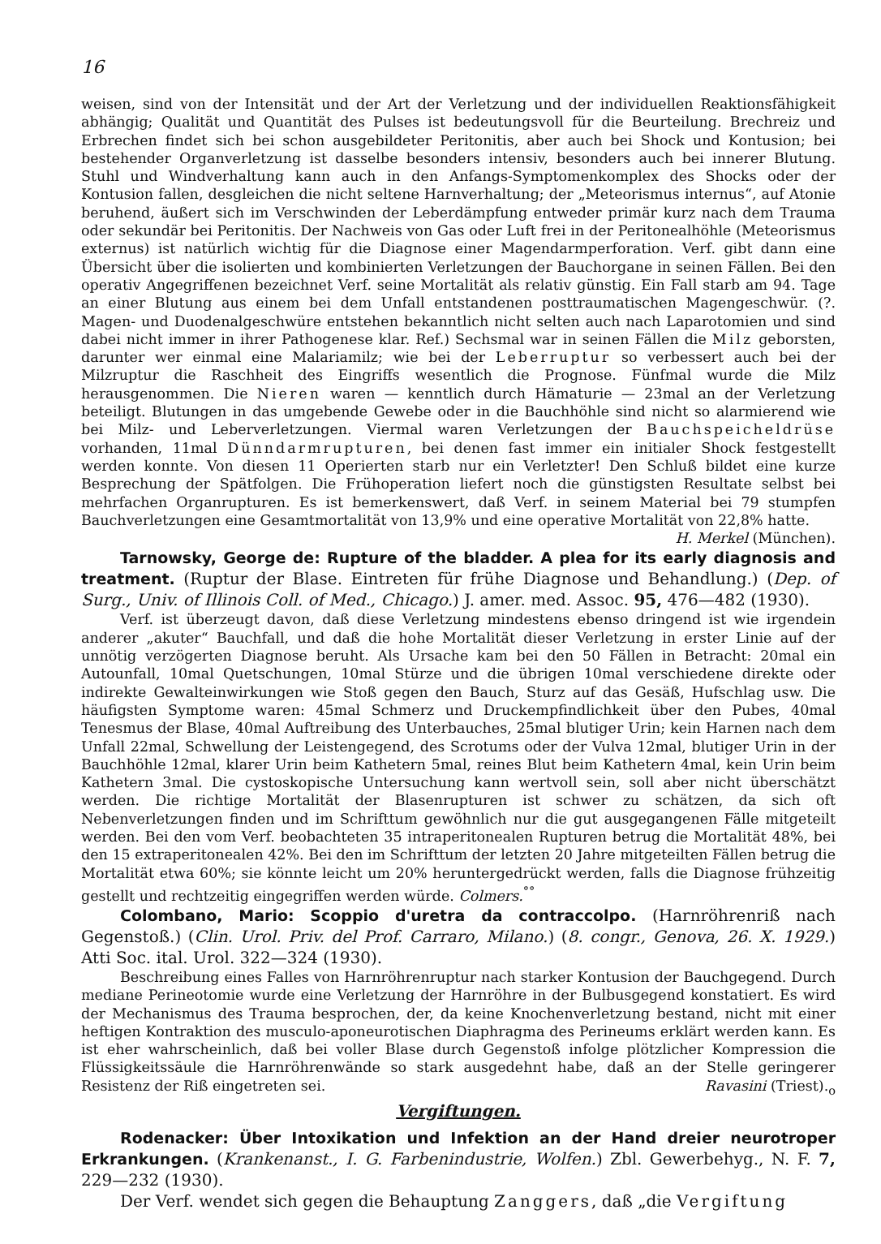16
weisen, sind von der Intensität und der Art der Verletzung und der individuellen Reaktionsfähigkeit abhängig; Qualität und Quantität des Pulses ist bedeutungsvoll für die Beurteilung. Brechreiz und Erbrechen findet sich bei schon ausgebildeter Peritonitis, aber auch bei Shock und Kontusion; bei bestehender Organverletzung ist dasselbe besonders intensiv, besonders auch bei innerer Blutung. Stuhl und Windverhaltung kann auch in den Anfangs-Symptomenkomplex des Shocks oder der Kontusion fallen, desgleichen die nicht seltene Harnverhaltung; der „Meteorismus internus“, auf Atonie beruhend, äußert sich im Verschwinden der Leberdämpfung entweder primär kurz nach dem Trauma oder sekundär bei Peritonitis. Der Nachweis von Gas oder Luft frei in der Peritonealhöhle (Meteorismus externus) ist natürlich wichtig für die Diagnose einer Magendarmperforation. Verf. gibt dann eine Übersicht über die isolierten und kombinierten Verletzungen der Bauchorgane in seinen Fällen. Bei den operativ Angegriffenen bezeichnet Verf. seine Mortalität als relativ günstig. Ein Fall starb am 94. Tage an einer Blutung aus einem bei dem Unfall entstandenen posttraumatischen Magengeschwür. (?. Magen- und Duodenalgeschwüre entstehen bekanntlich nicht selten auch nach Laparotomien und sind dabei nicht immer in ihrer Pathogenese klar. Ref.) Sechsmal war in seinen Fällen die Milz geborsten, darunter wer einmal eine Malariamilz; wie bei der Leberruptur so verbessert auch bei der Milzruptur die Raschheit des Eingriffs wesentlich die Prognose. Fünfmal wurde die Milz herausgenommen. Die Nieren waren — kenntlich durch Hämaturie — 23mal an der Verletzung beteiligt. Blutungen in das umgebende Gewebe oder in die Bauchhöhle sind nicht so alarmierend wie bei Milz- und Leberverletzungen. Viermal waren Verletzungen der Bauchspeicheldrüse vorhanden, 11mal Dünndarmrupturen, bei denen fast immer ein initialer Shock festgestellt werden konnte. Von diesen 11 Operierten starb nur ein Verletzter! Den Schluß bildet eine kurze Besprechung der Spätfolgen. Die Frühoperation liefert noch die günstigsten Resultate selbst bei mehrfachen Organrupturen. Es ist bemerkenswert, daß Verf. in seinem Material bei 79 stumpfen Bauchverletzungen eine Gesamtmortalität von 13,9% und eine operative Mortalität von 22,8% hatte.
H. Merkel (München).
Tarnowsky, George de: Rupture of the bladder. A plea for its early diagnosis and treatment. (Ruptur der Blase. Eintreten für frühe Diagnose und Behandlung.) (Dep. of Surg., Univ. of Illinois Coll. of Med., Chicago.) J. amer. med. Assoc. 95, 476—482 (1930).
Verf. ist überzeugt davon, daß diese Verletzung mindestens ebenso dringend ist wie irgendein anderer „akuter“ Bauchfall, und daß die hohe Mortalität dieser Verletzung in erster Linie auf der unnötig verzögerten Diagnose beruht. Als Ursache kam bei den 50 Fällen in Betracht: 20mal ein Autounfall, 10mal Quetschungen, 10mal Stürze und die übrigen 10mal verschiedene direkte oder indirekte Gewalteinwirkungen wie Stoß gegen den Bauch, Sturz auf das Gesäß, Hufschlag usw. Die häufigsten Symptome waren: 45mal Schmerz und Druckempfindlichkeit über den Pubes, 40mal Tenesmus der Blase, 40mal Auftreibung des Unterbauches, 25mal blutiger Urin; kein Harnen nach dem Unfall 22mal, Schwellung der Leistengegend, des Scrotums oder der Vulva 12mal, blutiger Urin in der Bauchhöhle 12mal, klarer Urin beim Kathetern 5mal, reines Blut beim Kathetern 4mal, kein Urin beim Kathetern 3mal. Die cystoskopische Untersuchung kann wertvoll sein, soll aber nicht überschätzt werden. Die richtige Mortalität der Blasenrupturen ist schwer zu schätzen, da sich oft Nebenverletzungen finden und im Schrifttum gewöhnlich nur die gut ausgegangenen Fälle mitgeteilt werden. Bei den vom Verf. beobachteten 35 intraperitonealen Rupturen betrug die Mortalität 48%, bei den 15 extraperitonealen 42%. Bei den im Schrifttum der letzten 20 Jahre mitgeteilten Fällen betrug die Mortalität etwa 60%; sie könnte leicht um 20% heruntergedrückt werden, falls die Diagnose frühzeitig gestellt und rechtzeitig eingegriffen werden würde. Colmers.<sup>°°</sup>
Colombano, Mario: Scoppio d'uretra da contraccolpo. (Harnröhrenriß nach Gegenstoß.) (Clin. Urol. Priv. del Prof. Carraro, Milano.) (8. congr., Genova, 26. X. 1929.) Atti Soc. ital. Urol. 322—324 (1930).
Beschreibung eines Falles von Harnröhrenruptur nach starker Kontusion der Bauchgegend. Durch mediane Perineotomie wurde eine Verletzung der Harnröhre in der Bulbusgegend konstatiert. Es wird der Mechanismus des Trauma besprochen, der, da keine Knochenverletzung bestand, nicht mit einer heftigen Kontraktion des musculo-aponeurotischen Diaphragma des Perineums erklärt werden kann. Es ist eher wahrscheinlich, daß bei voller Blase durch Gegenstoß infolge plötzlicher Kompression die Flüssigkeitssäule die Harnröhrenwände so stark ausgedehnt habe, daß an der Stelle geringerer Resistenz der Riß eingetreten sei. Ravasini (Triest).<sub>o</sub>
Vergiftungen.
Rodenacker: Über Intoxikation und Infektion an der Hand dreier neurotroper Erkrankungen. (Krankenanst., I. G. Farbenindustrie, Wolfen.) Zbl. Gewerbehyg., N. F. 7, 229—232 (1930).
Der Verf. wendet sich gegen die Behauptung Zanggers, daß „die Vergiftung